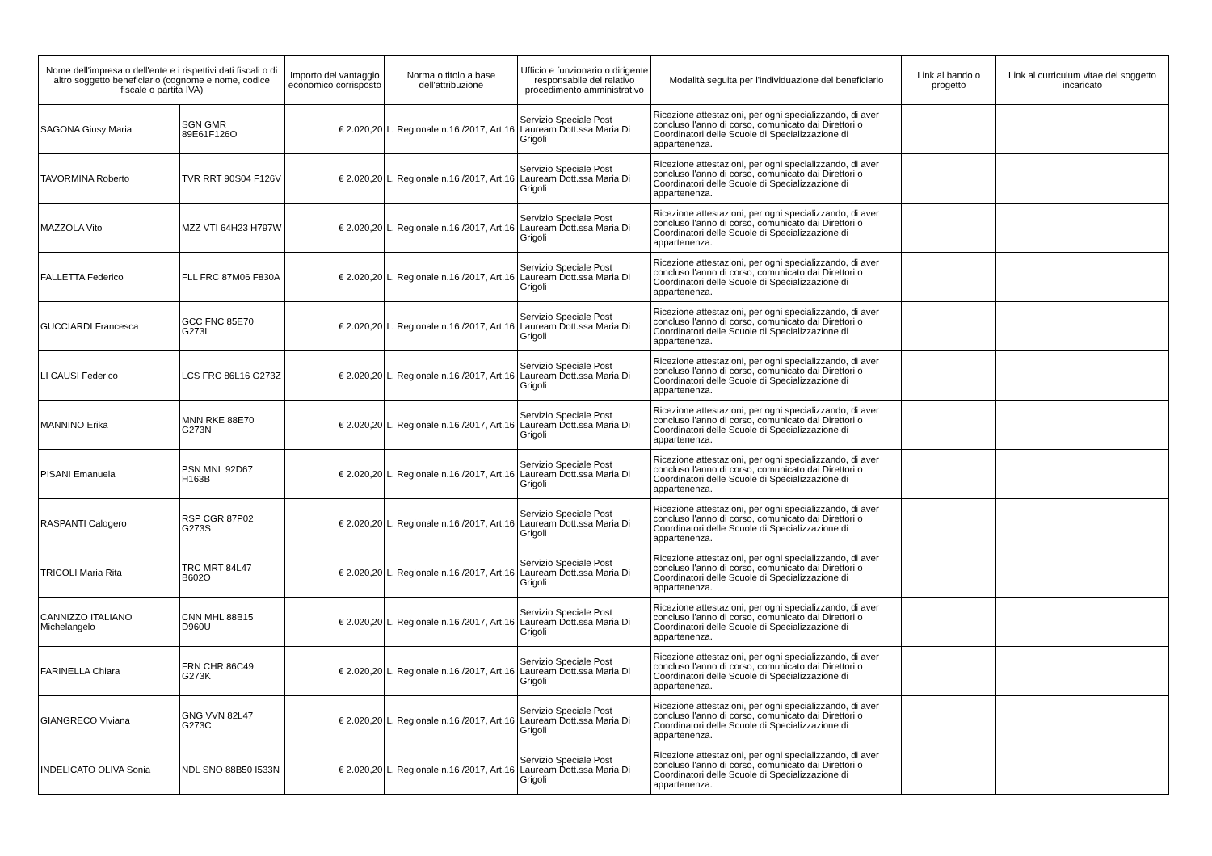| Nome dell'impresa o dell'ente e i rispettivi dati fiscali o di altro soggetto beneficiario (cognome e nome, codice fiscale o partita IVA) | | Importo del vantaggio economico corrisposto | Norma o titolo a base dell'attribuzione | Ufficio e funzionario o dirigente responsabile del relativo procedimento amministrativo | Modalità seguita per l'individuazione del beneficiario | Link al bando o progetto | Link al curriculum vitae del soggetto incaricato |
| --- | --- | --- | --- | --- | --- | --- | --- |
| SAGONA Giusy Maria | SGN GMR 89E61F126O | € 2.020,20 | L. Regionale n.16 /2017, Art.16 | Servizio Speciale Post Lauream Dott.ssa Maria Di Grigoli | Ricezione attestazioni, per ogni specializzando, di aver concluso l'anno di corso, comunicato dai Direttori o Coordinatori delle Scuole di Specializzazione di appartenenza. | | |
| TAVORMINA Roberto | TVR RRT 90S04 F126V | € 2.020,20 | L. Regionale n.16 /2017, Art.16 | Servizio Speciale Post Lauream Dott.ssa Maria Di Grigoli | Ricezione attestazioni, per ogni specializzando, di aver concluso l'anno di corso, comunicato dai Direttori o Coordinatori delle Scuole di Specializzazione di appartenenza. | | |
| MAZZOLA Vito | MZZ VTI 64H23 H797W | € 2.020,20 | L. Regionale n.16 /2017, Art.16 | Servizio Speciale Post Lauream Dott.ssa Maria Di Grigoli | Ricezione attestazioni, per ogni specializzando, di aver concluso l'anno di corso, comunicato dai Direttori o Coordinatori delle Scuole di Specializzazione di appartenenza. | | |
| FALLETTA Federico | FLL FRC 87M06 F830A | € 2.020,20 | L. Regionale n.16 /2017, Art.16 | Servizio Speciale Post Lauream Dott.ssa Maria Di Grigoli | Ricezione attestazioni, per ogni specializzando, di aver concluso l'anno di corso, comunicato dai Direttori o Coordinatori delle Scuole di Specializzazione di appartenenza. | | |
| GUCCIARDI Francesca | GCC FNC 85E70 G273L | € 2.020,20 | L. Regionale n.16 /2017, Art.16 | Servizio Speciale Post Lauream Dott.ssa Maria Di Grigoli | Ricezione attestazioni, per ogni specializzando, di aver concluso l'anno di corso, comunicato dai Direttori o Coordinatori delle Scuole di Specializzazione di appartenenza. | | |
| LI CAUSI Federico | LCS FRC 86L16 G273Z | € 2.020,20 | L. Regionale n.16 /2017, Art.16 | Servizio Speciale Post Lauream Dott.ssa Maria Di Grigoli | Ricezione attestazioni, per ogni specializzando, di aver concluso l'anno di corso, comunicato dai Direttori o Coordinatori delle Scuole di Specializzazione di appartenenza. | | |
| MANNINO Erika | MNN RKE 88E70 G273N | € 2.020,20 | L. Regionale n.16 /2017, Art.16 | Servizio Speciale Post Lauream Dott.ssa Maria Di Grigoli | Ricezione attestazioni, per ogni specializzando, di aver concluso l'anno di corso, comunicato dai Direttori o Coordinatori delle Scuole di Specializzazione di appartenenza. | | |
| PISANI Emanuela | PSN MNL 92D67 H163B | € 2.020,20 | L. Regionale n.16 /2017, Art.16 | Servizio Speciale Post Lauream Dott.ssa Maria Di Grigoli | Ricezione attestazioni, per ogni specializzando, di aver concluso l'anno di corso, comunicato dai Direttori o Coordinatori delle Scuole di Specializzazione di appartenenza. | | |
| RASPANTI Calogero | RSP CGR 87P02 G273S | € 2.020,20 | L. Regionale n.16 /2017, Art.16 | Servizio Speciale Post Lauream Dott.ssa Maria Di Grigoli | Ricezione attestazioni, per ogni specializzando, di aver concluso l'anno di corso, comunicato dai Direttori o Coordinatori delle Scuole di Specializzazione di appartenenza. | | |
| TRICOLI Maria Rita | TRC MRT 84L47 B602O | € 2.020,20 | L. Regionale n.16 /2017, Art.16 | Servizio Speciale Post Lauream Dott.ssa Maria Di Grigoli | Ricezione attestazioni, per ogni specializzando, di aver concluso l'anno di corso, comunicato dai Direttori o Coordinatori delle Scuole di Specializzazione di appartenenza. | | |
| CANNIZZO ITALIANO Michelangelo | CNN MHL 88B15 D960U | € 2.020,20 | L. Regionale n.16 /2017, Art.16 | Servizio Speciale Post Lauream Dott.ssa Maria Di Grigoli | Ricezione attestazioni, per ogni specializzando, di aver concluso l'anno di corso, comunicato dai Direttori o Coordinatori delle Scuole di Specializzazione di appartenenza. | | |
| FARINELLA Chiara | FRN CHR 86C49 G273K | € 2.020,20 | L. Regionale n.16 /2017, Art.16 | Servizio Speciale Post Lauream Dott.ssa Maria Di Grigoli | Ricezione attestazioni, per ogni specializzando, di aver concluso l'anno di corso, comunicato dai Direttori o Coordinatori delle Scuole di Specializzazione di appartenenza. | | |
| GIANGRECO Viviana | GNG VVN 82L47 G273C | € 2.020,20 | L. Regionale n.16 /2017, Art.16 | Servizio Speciale Post Lauream Dott.ssa Maria Di Grigoli | Ricezione attestazioni, per ogni specializzando, di aver concluso l'anno di corso, comunicato dai Direttori o Coordinatori delle Scuole di Specializzazione di appartenenza. | | |
| INDELICATO OLIVA Sonia | NDL SNO 88B50 I533N | € 2.020,20 | L. Regionale n.16 /2017, Art.16 | Servizio Speciale Post Lauream Dott.ssa Maria Di Grigoli | Ricezione attestazioni, per ogni specializzando, di aver concluso l'anno di corso, comunicato dai Direttori o Coordinatori delle Scuole di Specializzazione di appartenenza. | | |